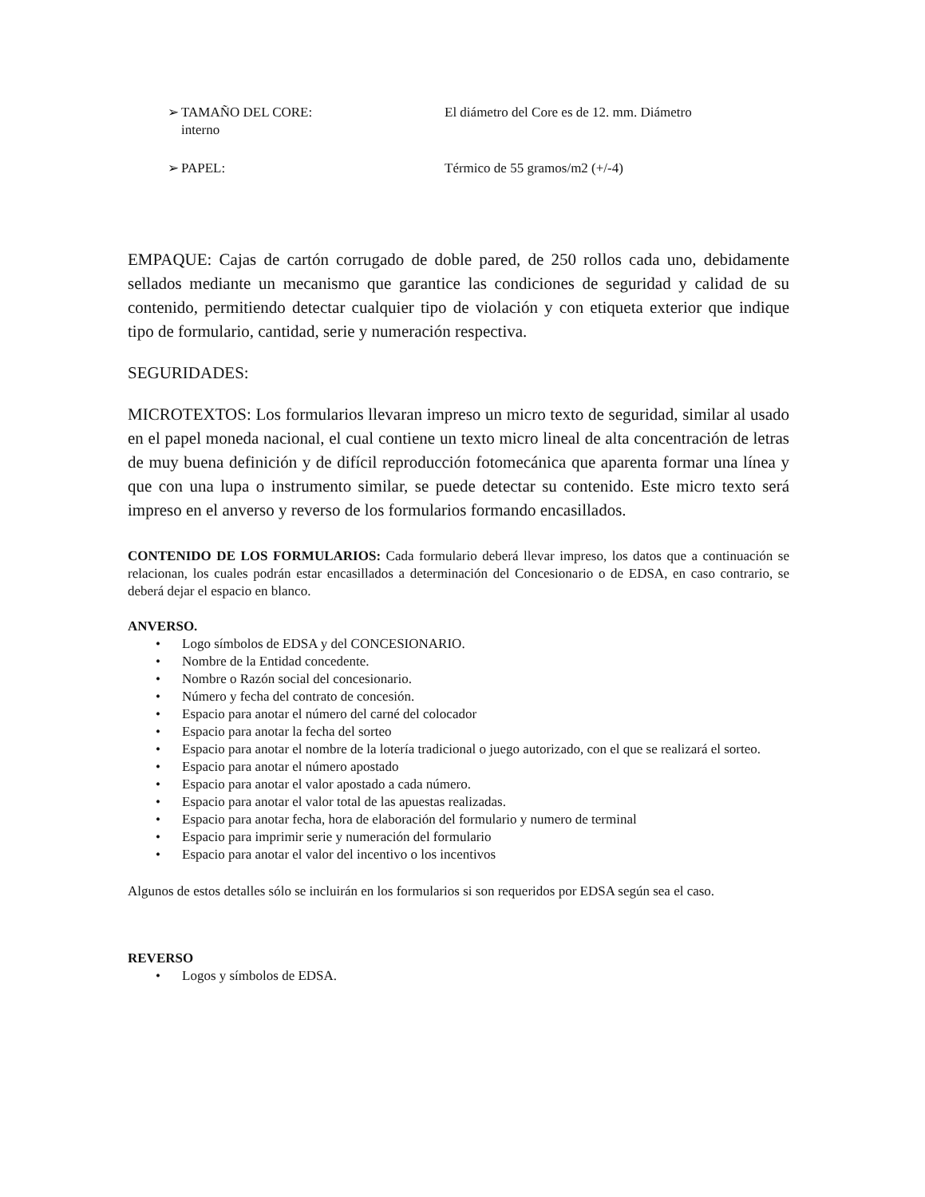➢ TAMAÑO DEL CORE: El diámetro del Core es de 12. mm. Diámetro
interno
➢ PAPEL: Térmico de 55 gramos/m2 (+/-4)
EMPAQUE: Cajas de cartón corrugado de doble pared, de 250 rollos cada uno, debidamente sellados mediante un mecanismo que garantice las condiciones de seguridad y calidad de su contenido, permitiendo detectar cualquier tipo de violación y con etiqueta exterior que indique tipo de formulario, cantidad, serie y numeración respectiva.
SEGURIDADES:
MICROTEXTOS: Los formularios llevaran impreso un micro texto de seguridad, similar al usado en el papel moneda nacional, el cual contiene un texto micro lineal de alta concentración de letras de muy buena definición y de difícil reproducción fotomecánica que aparenta formar una línea y que con una lupa o instrumento similar, se puede detectar su contenido. Este micro texto será impreso en el anverso y reverso de los formularios formando encasillados.
CONTENIDO DE LOS FORMULARIOS: Cada formulario deberá llevar impreso, los datos que a continuación se relacionan, los cuales podrán estar encasillados a determinación del Concesionario o de EDSA, en caso contrario, se deberá dejar el espacio en blanco.
ANVERSO.
• Logo símbolos de EDSA y del CONCESIONARIO.
• Nombre de la Entidad concedente.
• Nombre o Razón social del concesionario.
• Número y fecha del contrato de concesión.
• Espacio para anotar el número del carné del colocador
• Espacio para anotar la fecha del sorteo
• Espacio para anotar el nombre de la lotería tradicional o juego autorizado, con el que se realizará el sorteo.
• Espacio para anotar el número apostado
• Espacio para anotar el valor apostado a cada número.
• Espacio para anotar el valor total de las apuestas realizadas.
• Espacio para anotar fecha, hora de elaboración del formulario y numero de terminal
• Espacio para imprimir serie y numeración del formulario
• Espacio para anotar el valor del incentivo o los incentivos
Algunos de estos detalles sólo se incluirán en los formularios si son requeridos por EDSA según sea el caso.
REVERSO
• Logos y símbolos de EDSA.